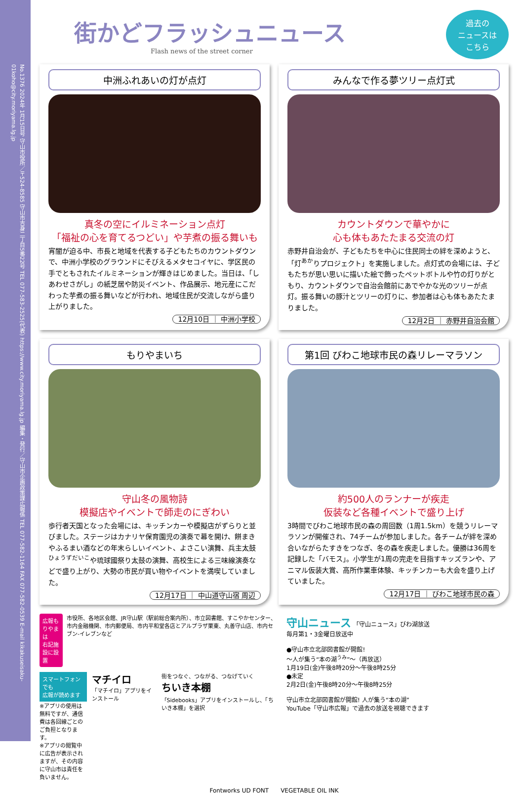No.1376 2024年 1月15日号 守山市役所／〒524-8585 守山市吉身二丁目5番22号 TEL 077-583-2525(代表) https://www.city.moriyama.lg.jp 編集・発行／守山市企画政策課広報係 TEL 077-582-1164 FAX 077-582-0539 E-mail kikakuseisaku-01koho@city.moriyama.lg.jp
街かどフラッシュニュース
Flash news of the street corner
過去の
ニュースは
こちら
中洲ふれあいの灯が点灯
真冬の空にイルミネーション点灯
「福祉の心を育てるつどい」や芋煮の振る舞いも
宵闇が迫る中、市長と地域を代表する子どもたちのカウントダウンで、中洲小学校のグラウンドにそびえるメタセコイヤに、学区民の手でともされたイルミネーションが輝きはじめました。当日は、「しあわせさがし」の紙芝居や防災イベント、作品展示、地元産にこだわった芋煮の振る舞いなどが行われ、地域住民が交流しながら盛り上がりました。
12月10日 ｜ 中洲小学校
みんなで作る夢ツリー点灯式
カウントダウンで華やかに
心も体もあたたまる交流の灯
赤野井自治会が、子どもたちを中心に住民同士の絆を深めようと、「灯<sup>あか</sup>りプロジェクト」を実施しました。点灯式の会場には、子どもたちが思い思いに描いた絵で飾ったペットボトルや竹の灯りがともり、カウントダウンで自治会館前にあでやかな光のツリーが点灯。振る舞いの豚汁とツリーの灯りに、参加者は心も体もあたたまりました。
12月2日 ｜ 赤野井自治会館
もりやまいち
守山冬の風物詩
模擬店やイベントで師走のにぎわい
歩行者天国となった会場には、キッチンカーや模擬店がずらりと並びました。ステージはカナリヤ保育園児の演奏で幕を開け、餅まきやふるまい酒などの年末らしいイベント、よさこい演舞、兵主太鼓<sup>ひょうずだいこ</sup>や琉球國祭り太鼓の演舞、高校生による三味線演奏などで盛り上がり、大勢の市民が買い物やイベントを満喫していました。
12月17日 ｜ 中山道守山宿 周辺
第1回 びわこ地球市民の森リレーマラソン
約500人のランナーが疾走
仮装など各種イベントで盛り上げ
3時間でびわこ地球市民の森の周回数（1周1.5km）を競うリレーマラソンが開催され、74チームが参加しました。各チームが絆を深め合いながらたすきをつなぎ、冬の森を疾走しました。優勝は36周を記録した「バモス」。小学生が1周の完走を目指すキッズランや、アニマル仮装大賞、高所作業車体験、キッチンカーも大会を盛り上げていました。
12月17日 ｜ びわこ地球市民の森
広報もりやまは
右記施設に設置
市役所、各地区会館、JR守山駅（駅前総合案内所）、市立図書館、すこやかセンター、市内金融機関、市内郵便局、市内平和堂各店とアルプラザ栗東、丸善守山店、市内セブン-イレブンなど
スマートフォンでも
広報が読めます
※アプリの使用は無料ですが、通信費は各回線ごとのご負担となります。
※アプリの閲覧中に広告が表示されますが、その内容に守山市は責任を負いません。
マチイロ
「マチイロ」アプリをインストール
街をつなぐ、つながる、つなげていく
ちいき本棚
「Sidebooks」アプリをインストールし、「ちいき本棚」を選択
守山ニュース 「守山ニュース」びわ湖放送
毎月第1・3金曜日放送中
●守山市立北部図書館が開館!
～人が集う“本の湖<sup>うみ</sup>”～（再放送）
1月19日(金)午後8時20分～午後8時25分
●未定
2月2日(金)午後8時20分～午後8時25分
守山市立北部図書館が開館! 人が集う“本の湖”
YouTube「守山市広報」で過去の放送を視聴できます
Fontworks UD FONT　　VEGETABLE OIL INK